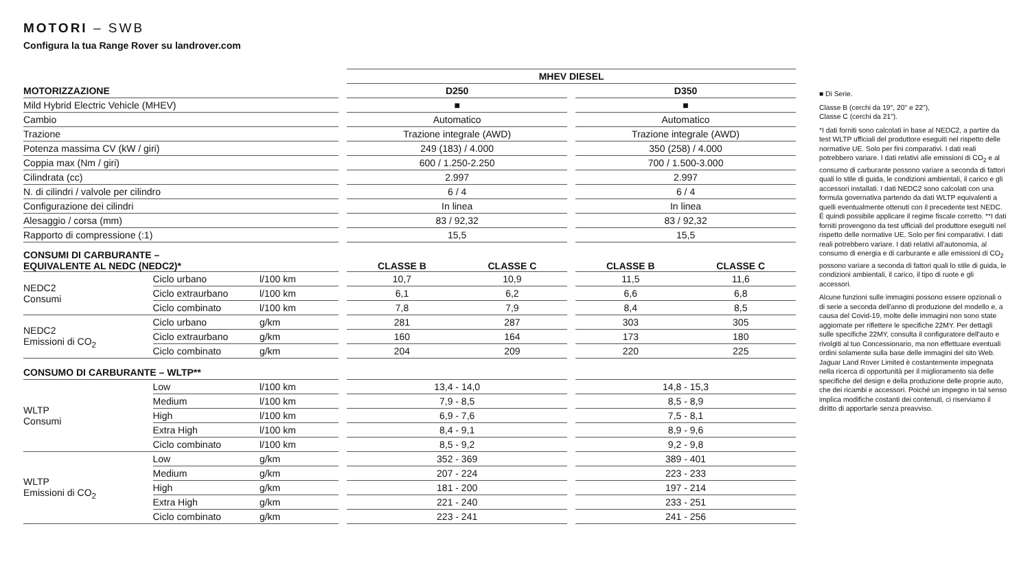MOTORI – SWB
Configura la tua Range Rover su landrover.com
| | | | | MHEV DIESEL | | | | |
| MOTORIZZAZIONE | | | | D250 | | | D350 | |
| Mild Hybrid Electric Vehicle (MHEV) | | | | ■ | | | ■ | |
| Cambio | | | | Automatico | | | Automatico | |
| Trazione | | | | Trazione integrale (AWD) | | | Trazione integrale (AWD) | |
| Potenza massima CV (kW / giri) | | | | 249 (183) / 4.000 | | | 350 (258) / 4.000 | |
| Coppia max (Nm / giri) | | | | 600 / 1.250-2.250 | | | 700 / 1.500-3.000 | |
| Cilindrata (cc) | | | | 2.997 | | | 2.997 | |
| N. di cilindri / valvole per cilindro | | | | 6 / 4 | | | 6 / 4 | |
| Configurazione dei cilindri | | | | In linea | | | In linea | |
| Alesaggio / corsa (mm) | | | | 83 / 92,32 | | | 83 / 92,32 | |
| Rapporto di compressione (:1) | | | | 15,5 | | | 15,5 | |
| CONSUMI DI CARBURANTE – EQUIVALENTE AL NEDC (NEDC2)* | | | | CLASSE B | CLASSE C | | CLASSE B | CLASSE C |
| NEDC2 Consumi | Ciclo urbano | l/100 km | | 10,7 | 10,9 | | 11,5 | 11,6 |
| | Ciclo extraurbano | l/100 km | | 6,1 | 6,2 | | 6,6 | 6,8 |
| | Ciclo combinato | l/100 km | | 7,8 | 7,9 | | 8,4 | 8,5 |
| NEDC2 Emissioni di CO<sub>2</sub> | Ciclo urbano | g/km | | 281 | 287 | | 303 | 305 |
| | Ciclo extraurbano | g/km | | 160 | 164 | | 173 | 180 |
| | Ciclo combinato | g/km | | 204 | 209 | | 220 | 225 |
| CONSUMO DI CARBURANTE – WLTP** | | | | | | | | |
| WLTP Consumi | Low | l/100 km | | 13,4 - 14,0 | | | 14,8 - 15,3 | |
| | Medium | l/100 km | | 7,9 - 8,5 | | | 8,5 - 8,9 | |
| | High | l/100 km | | 6,9 - 7,6 | | | 7,5 - 8,1 | |
| | Extra High | l/100 km | | 8,4 - 9,1 | | | 8,9 - 9,6 | |
| | Ciclo combinato | l/100 km | | 8,5 - 9,2 | | | 9,2 - 9,8 | |
| WLTP Emissioni di CO<sub>2</sub> | Low | g/km | | 352 - 369 | | | 389 - 401 | |
| | Medium | g/km | | 207 - 224 | | | 223 - 233 | |
| | High | g/km | | 181 - 200 | | | 197 - 214 | |
| | Extra High | g/km | | 221 - 240 | | | 233 - 251 | |
| | Ciclo combinato | g/km | | 223 - 241 | | | 241 - 256 | |
■ Di Serie.
Classe B (cerchi da 19", 20" e 22"),
Classe C (cerchi da 21").
*I dati forniti sono calcolati in base al NEDC2, a partire da test WLTP ufficiali del produttore eseguiti nel rispetto delle normative UE. Solo per fini comparativi. I dati reali potrebbero variare. I dati relativi alle emissioni di CO<sub>2</sub> e al consumo di carburante possono variare a seconda di fattori quali lo stile di guida, le condizioni ambientali, il carico e gli accessori installati. I dati NEDC2 sono calcolati con una formula governativa partendo da dati WLTP equivalenti a quelli eventualmente ottenuti con il precedente test NEDC. È quindi possibile applicare il regime fiscale corretto. **I dati forniti provengono da test ufficiali del produttore eseguiti nel rispetto delle normative UE. Solo per fini comparativi. I dati reali potrebbero variare. I dati relativi all'autonomia, al consumo di energia e di carburante e alle emissioni di CO<sub>2</sub> possono variare a seconda di fattori quali lo stile di guida, le condizioni ambientali, il carico, il tipo di ruote e gli accessori.
Alcune funzioni sulle immagini possono essere opzionali o di serie a seconda dell'anno di produzione del modello e, a causa del Covid-19, molte delle immagini non sono state aggiornate per riflettere le specifiche 22MY. Per dettagli sulle specifiche 22MY, consulta il configuratore dell'auto e rivolgiti al tuo Concessionario, ma non effettuare eventuali ordini solamente sulla base delle immagini del sito Web. Jaguar Land Rover Limited è costantemente impegnata nella ricerca di opportunità per il miglioramento sia delle specifiche del design e della produzione delle proprie auto, che dei ricambi e accessori. Poiché un impegno in tal senso implica modifiche costanti dei contenuti, ci riserviamo il diritto di apportarle senza preavviso.